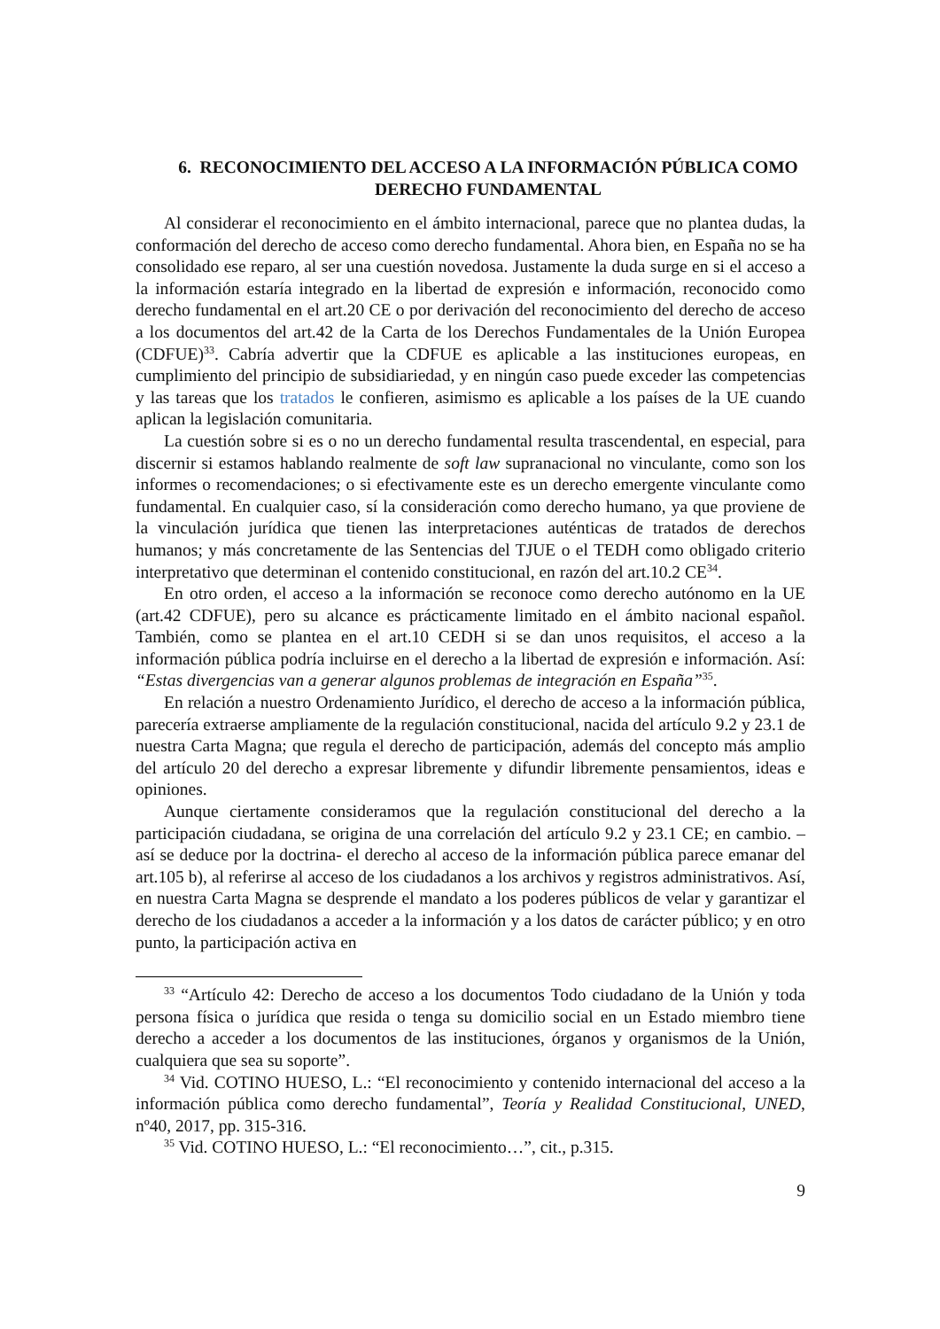6. RECONOCIMIENTO DEL ACCESO A LA INFORMACIÓN PÚBLICA COMO DERECHO FUNDAMENTAL
Al considerar el reconocimiento en el ámbito internacional, parece que no plantea dudas, la conformación del derecho de acceso como derecho fundamental. Ahora bien, en España no se ha consolidado ese reparo, al ser una cuestión novedosa. Justamente la duda surge en si el acceso a la información estaría integrado en la libertad de expresión e información, reconocido como derecho fundamental en el art.20 CE o por derivación del reconocimiento del derecho de acceso a los documentos del art.42 de la Carta de los Derechos Fundamentales de la Unión Europea (CDFUE)<sup>33</sup>. Cabría advertir que la CDFUE es aplicable a las instituciones europeas, en cumplimiento del principio de subsidiariedad, y en ningún caso puede exceder las competencias y las tareas que los tratados le confieren, asimismo es aplicable a los países de la UE cuando aplican la legislación comunitaria.
La cuestión sobre si es o no un derecho fundamental resulta trascendental, en especial, para discernir si estamos hablando realmente de soft law supranacional no vinculante, como son los informes o recomendaciones; o si efectivamente este es un derecho emergente vinculante como fundamental. En cualquier caso, sí la consideración como derecho humano, ya que proviene de la vinculación jurídica que tienen las interpretaciones auténticas de tratados de derechos humanos; y más concretamente de las Sentencias del TJUE o el TEDH como obligado criterio interpretativo que determinan el contenido constitucional, en razón del art.10.2 CE<sup>34</sup>.
En otro orden, el acceso a la información se reconoce como derecho autónomo en la UE (art.42 CDFUE), pero su alcance es prácticamente limitado en el ámbito nacional español. También, como se plantea en el art.10 CEDH si se dan unos requisitos, el acceso a la información pública podría incluirse en el derecho a la libertad de expresión e información. Así: “Estas divergencias van a generar algunos problemas de integración en España”<sup>35</sup>.
En relación a nuestro Ordenamiento Jurídico, el derecho de acceso a la información pública, parecería extraerse ampliamente de la regulación constitucional, nacida del artículo 9.2 y 23.1 de nuestra Carta Magna; que regula el derecho de participación, además del concepto más amplio del artículo 20 del derecho a expresar libremente y difundir libremente pensamientos, ideas e opiniones.
Aunque ciertamente consideramos que la regulación constitucional del derecho a la participación ciudadana, se origina de una correlación del artículo 9.2 y 23.1 CE; en cambio. –así se deduce por la doctrina- el derecho al acceso de la información pública parece emanar del art.105 b), al referirse al acceso de los ciudadanos a los archivos y registros administrativos. Así, en nuestra Carta Magna se desprende el mandato a los poderes públicos de velar y garantizar el derecho de los ciudadanos a acceder a la información y a los datos de carácter público; y en otro punto, la participación activa en
<sup>33</sup> “Artículo 42: Derecho de acceso a los documentos Todo ciudadano de la Unión y toda persona física o jurídica que resida o tenga su domicilio social en un Estado miembro tiene derecho a acceder a los documentos de las instituciones, órganos y organismos de la Unión, cualquiera que sea su soporte”.
<sup>34</sup> Vid. COTINO HUESO, L.: “El reconocimiento y contenido internacional del acceso a la información pública como derecho fundamental”, Teoría y Realidad Constitucional, UNED, nº40, 2017, pp. 315-316.
<sup>35</sup> Vid. COTINO HUESO, L.: “El reconocimiento…”, cit., p.315.
9